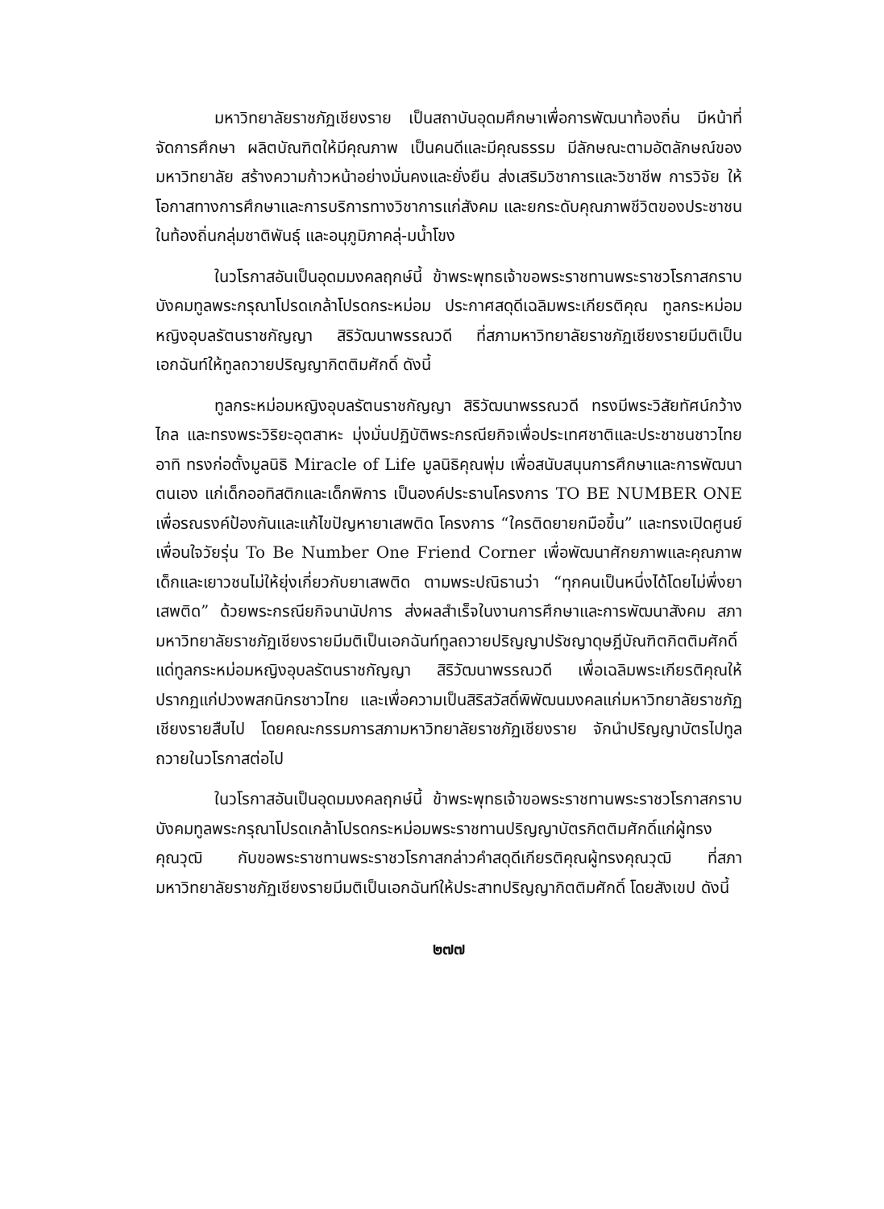มหาวิทยาลัยราชภัฏเชียงราย เป็นสถาบันอุดมศึกษาเพื่อการพัฒนาท้องถิ่น มีหน้าที่จัดการศึกษา ผลิตบัณฑิตให้มีคุณภาพ เป็นคนดีและมีคุณธรรม มีลักษณะตามอัตลักษณ์ของมหาวิทยาลัย สร้างความก้าวหน้าอย่างมั่นคงและยั่งยืน ส่งเสริมวิชาการและวิชาชีพ การวิจัย ให้โอกาสทางการศึกษาและการบริการทางวิชาการแก่สังคม และยกระดับคุณภาพชีวิตของประชาชนในท้องถิ่นกลุ่มชาติพันธุ์ และอนุภูมิภาคลุ่-มน้ำโขง
ในวโรกาสอันเป็นอุดมมงคลฤกษ์นี้ ข้าพระพุทธเจ้าขอพระราชทานพระราชวโรกาสกราบบังคมทูลพระกรุณาโปรดเกล้าโปรดกระหม่อม ประกาศสดุดีเฉลิมพระเกียรติคุณ ทูลกระหม่อมหญิงอุบลรัตนราชกัญญา สิริวัฒนาพรรณวดี ที่สภามหาวิทยาลัยราชภัฏเชียงรายมีมติเป็นเอกฉันท์ให้ทูลถวายปริญญากิตติมศักดิ์ ดังนี้
ทูลกระหม่อมหญิงอุบลรัตนราชกัญญา สิริวัฒนาพรรณวดี ทรงมีพระวิสัยทัศน์กว้างไกล และทรงพระวิริยะอุตสาหะ มุ่งมั่นปฏิบัติพระกรณียกิจเพื่อประเทศชาติและประชาชนชาวไทย อาทิ ทรงก่อตั้งมูลนิธิ Miracle of Life มูลนิธิคุณพุ่ม เพื่อสนับสนุนการศึกษาและการพัฒนาตนเอง แก่เด็กออทิสติกและเด็กพิการ เป็นองค์ประธานโครงการ TO BE NUMBER ONE เพื่อรณรงค์ป้องกันและแก้ไขปัญหายาเสพติด โครงการ “ใครติดยายกมือขึ้น” และทรงเปิดศูนย์เพื่อนใจวัยรุ่น To Be Number One Friend Corner เพื่อพัฒนาศักยภาพและคุณภาพเด็กและเยาวชนไม่ให้ยุ่งเกี่ยวกับยาเสพติด ตามพระปณิธานว่า “ทุกคนเป็นหนึ่งได้โดยไม่พึ่งยาเสพติด” ด้วยพระกรณียกิจนานัปการ ส่งผลสำเร็จในงานการศึกษาและการพัฒนาสังคม สภามหาวิทยาลัยราชภัฏเชียงรายมีมติเป็นเอกฉันท์ทูลถวายปริญญาปรัชญาดุษฎีบัณฑิตกิตติมศักดิ์ แด่ทูลกระหม่อมหญิงอุบลรัตนราชกัญญา สิริวัฒนาพรรณวดี เพื่อเฉลิมพระเกียรติคุณให้ปรากฏแก่ปวงพสกนิกรชาวไทย และเพื่อความเป็นสิริสวัสดิ์พิพัฒนมงคลแก่มหาวิทยาลัยราชภัฏเชียงรายสืบไป โดยคณะกรรมการสภามหาวิทยาลัยราชภัฏเชียงราย จักนำปริญญาบัตรไปทูลถวายในวโรกาสต่อไป
ในวโรกาสอันเป็นอุดมมงคลฤกษ์นี้ ข้าพระพุทธเจ้าขอพระราชทานพระราชวโรกาสกราบบังคมทูลพระกรุณาโปรดเกล้าโปรดกระหม่อมพระราชทานปริญญาบัตรกิตติมศักดิ์แก่ผู้ทรงคุณวุฒิ กับขอพระราชทานพระราชวโรกาสกล่าวคำสดุดีเกียรติคุณผู้ทรงคุณวุฒิ ที่สภามหาวิทยาลัยราชภัฏเชียงรายมีมติเป็นเอกฉันท์ให้ประสาทปริญญากิตติมศักดิ์ โดยสังเขป ดังนี้
๒๗๗